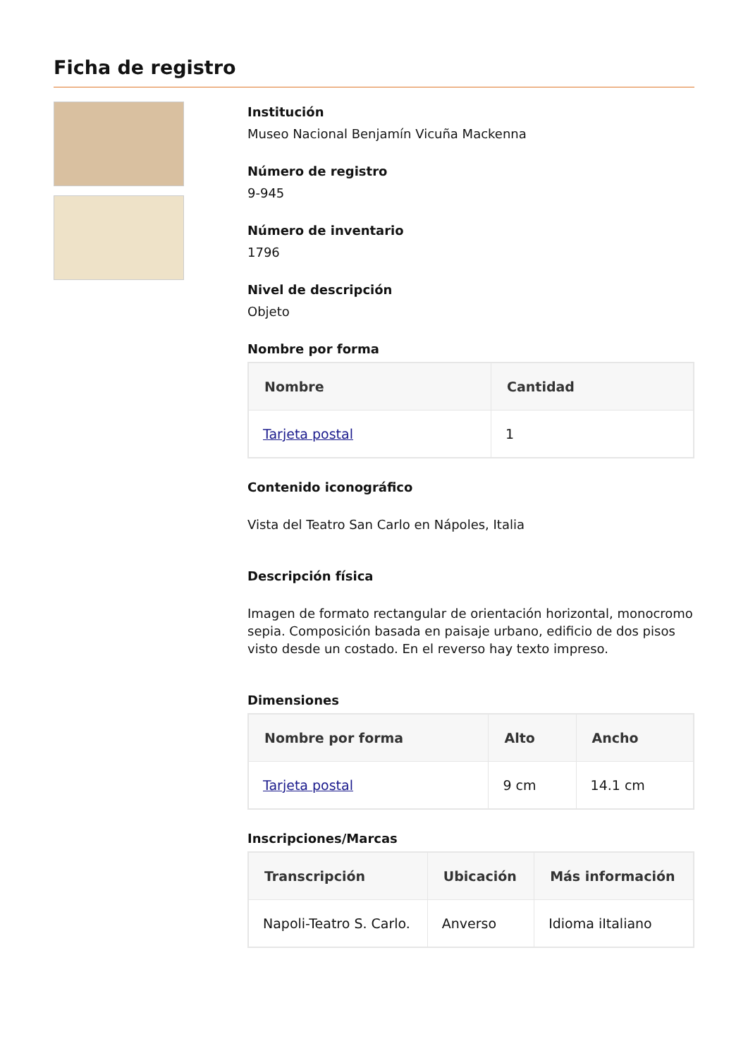Ficha de registro
Institución
Museo Nacional Benjamín Vicuña Mackenna
Número de registro
9-945
Número de inventario
1796
Nivel de descripción
Objeto
Nombre por forma
| Nombre | Cantidad |
| --- | --- |
| Tarjeta postal | 1 |
Contenido iconográfico
Vista del Teatro San Carlo en Nápoles, Italia
Descripción física
Imagen de formato rectangular de orientación horizontal, monocromo sepia. Composición basada en paisaje urbano, edificio de dos pisos visto desde un costado. En el reverso hay texto impreso.
Dimensiones
| Nombre por forma | Alto | Ancho |
| --- | --- | --- |
| Tarjeta postal | 9 cm | 14.1 cm |
Inscripciones/Marcas
| Transcripción | Ubicación | Más información |
| --- | --- | --- |
| Napoli-Teatro S. Carlo. | Anverso | Idioma iItaliano |